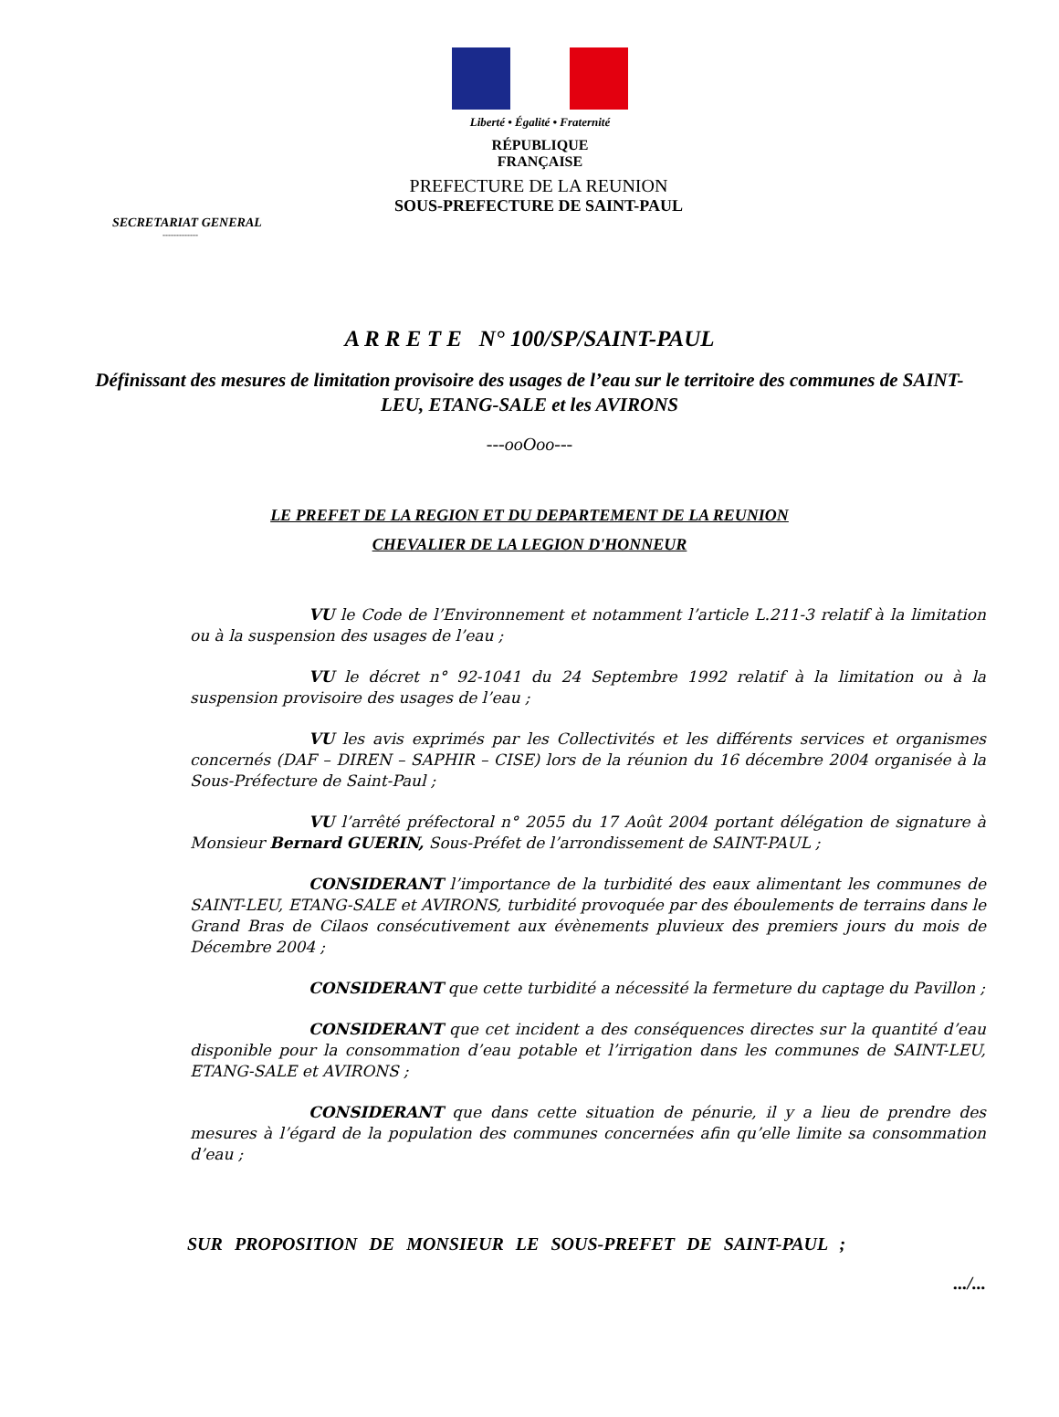Liberté • Égalité • Fraternité
RÉPUBLIQUE FRANÇAISE
PREFECTURE DE LA REUNION
SOUS-PREFECTURE DE SAINT-PAUL
SECRETARIAT GENERAL
-------------
A R R E T E N° 100/SP/SAINT-PAUL
Définissant des mesures de limitation provisoire des usages de l’eau sur le territoire des communes de SAINT-LEU, ETANG-SALE et les AVIRONS
---ooOoo---
LE PREFET DE LA REGION ET DU DEPARTEMENT DE LA REUNION
CHEVALIER DE LA LEGION D'HONNEUR
VU le Code de l’Environnement et notamment l’article L.211-3 relatif à la limitation ou à la suspension des usages de l’eau ;
VU le décret n° 92-1041 du 24 Septembre 1992 relatif à la limitation ou à la suspension provisoire des usages de l’eau ;
VU les avis exprimés par les Collectivités et les différents services et organismes concernés (DAF – DIREN – SAPHIR – CISE) lors de la réunion du 16 décembre 2004 organisée à la Sous-Préfecture de Saint-Paul ;
VU l’arrêté préfectoral n° 2055 du 17 Août 2004 portant délégation de signature à Monsieur Bernard GUERIN, Sous-Préfet de l’arrondissement de SAINT-PAUL ;
CONSIDERANT l’importance de la turbidité des eaux alimentant les communes de SAINT-LEU, ETANG-SALE et AVIRONS, turbidité provoquée par des éboulements de terrains dans le Grand Bras de Cilaos consécutivement aux évènements pluvieux des premiers jours du mois de Décembre 2004 ;
CONSIDERANT que cette turbidité a nécessité la fermeture du captage du Pavillon ;
CONSIDERANT que cet incident a des conséquences directes sur la quantité d’eau disponible pour la consommation d’eau potable et l’irrigation dans les communes de SAINT-LEU, ETANG-SALE et AVIRONS ;
CONSIDERANT que dans cette situation de pénurie, il y a lieu de prendre des mesures à l’égard de la population des communes concernées afin qu’elle limite sa consommation d’eau ;
SUR PROPOSITION DE MONSIEUR LE SOUS-PREFET DE SAINT-PAUL ;
.../...